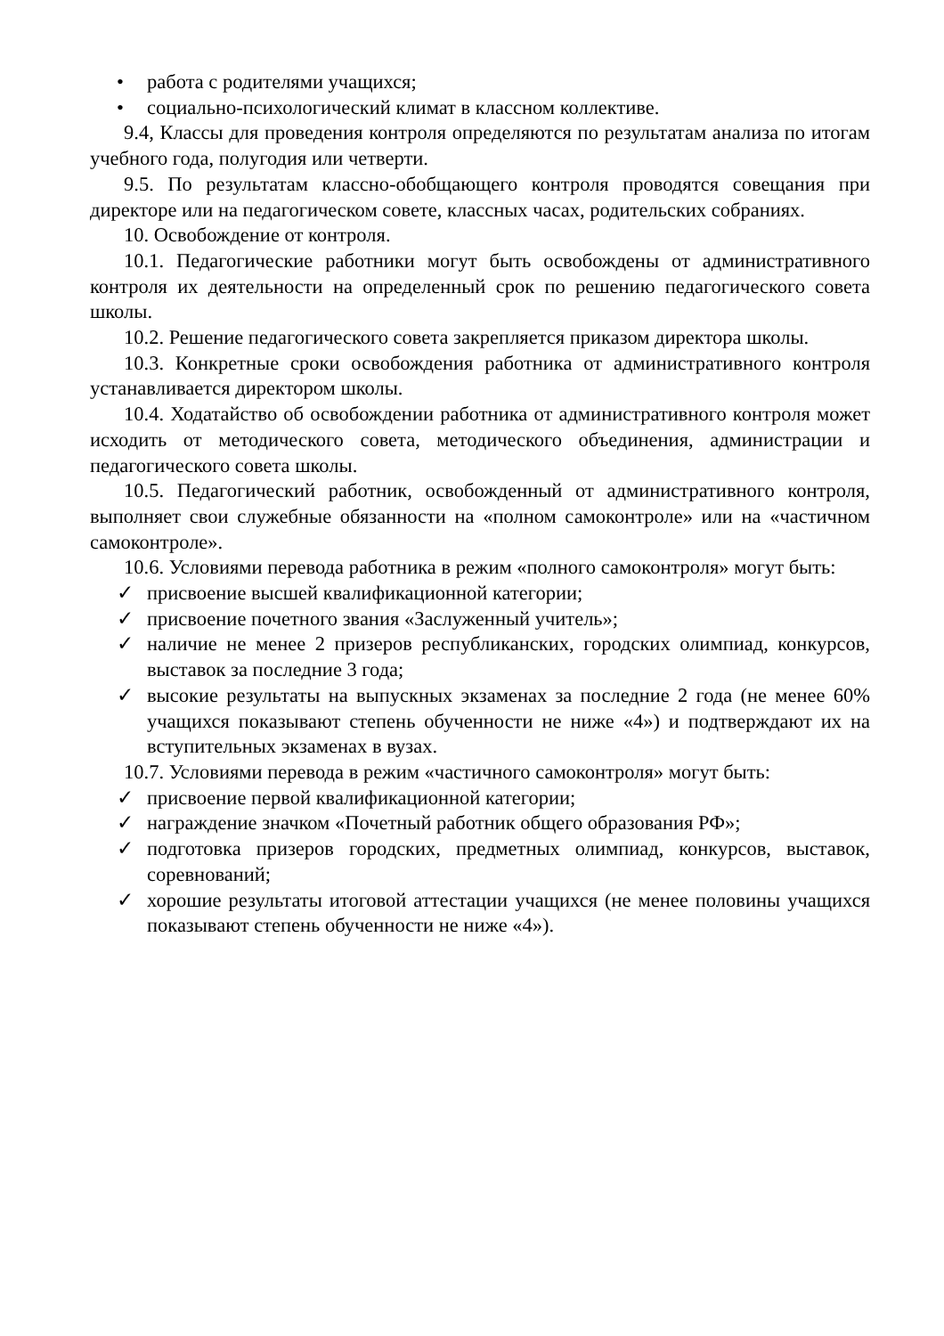• работа с родителями учащихся;
• социально-психологический климат в классном коллективе.
9.4, Классы для проведения контроля определяются по результатам анализа по итогам учебного года, полугодия или четверти.
9.5. По результатам классно-обобщающего контроля проводятся совещания при директоре или на педагогическом совете, классных часах, родительских собраниях.
10. Освобождение от контроля.
10.1. Педагогические работники могут быть освобождены от административного контроля их деятельности на определенный срок по решению педагогического совета школы.
10.2. Решение педагогического совета закрепляется приказом директора школы.
10.3. Конкретные сроки освобождения работника от административного контроля устанавливается директором школы.
10.4. Ходатайство об освобождении работника от административного контроля может исходить от методического совета, методического объединения, администрации и педагогического совета школы.
10.5. Педагогический работник, освобожденный от административного контроля, выполняет свои служебные обязанности на «полном самоконтроле» или на «частичном самоконтроле».
10.6. Условиями перевода работника в режим «полного самоконтроля» могут быть:
✓ присвоение высшей квалификационной категории;
✓ присвоение почетного звания «Заслуженный учитель»;
✓ наличие не менее 2 призеров республиканских, городских олимпиад, конкурсов, выставок за последние 3 года;
✓ высокие результаты на выпускных экзаменах за последние 2 года (не менее 60% учащихся показывают степень обученности не ниже «4») и подтверждают их на вступительных экзаменах в вузах.
10.7. Условиями перевода в режим «частичного самоконтроля» могут быть:
✓ присвоение первой квалификационной категории;
✓ награждение значком «Почетный работник общего образования РФ»;
✓ подготовка призеров городских, предметных олимпиад, конкурсов, выставок, соревнований;
✓ хорошие результаты итоговой аттестации учащихся (не менее половины учащихся показывают степень обученности не ниже «4»).